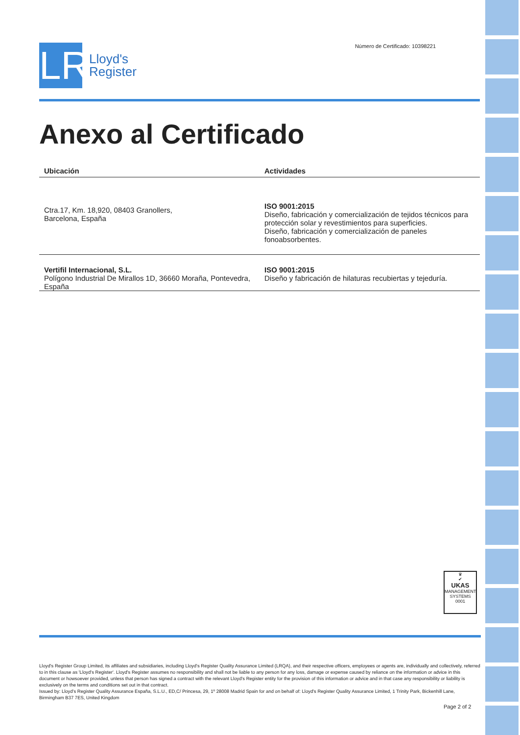LR
Lloyd's
Register
Número de Certificado: 10398221
Anexo al Certificado
| Ubicación | Actividades |
| --- | --- |
| Ctra.17, Km. 18,920, 08403 Granollers, Barcelona, España | ISO 9001:2015 Diseño, fabricación y comercialización de tejidos técnicos para protección solar y revestimientos para superficies. Diseño, fabricación y comercialización de paneles fonoabsorbentes. |
| Vertifil Internacional, S.L. Polígono Industrial De Mirallos 1D, 36660 Moraña, Pontevedra, España | ISO 9001:2015 Diseño y fabricación de hilaturas recubiertas y tejeduría. |
♛
✔
UKAS
MANAGEMENT SYSTEMS
0001
Lloyd's Register Group Limited, its affiliates and subsidiaries, including Lloyd's Register Quality Assurance Limited (LRQA), and their respective officers, employees or agents are, individually and collectively, referred to in this clause as 'Lloyd's Register'. Lloyd's Register assumes no responsibility and shall not be liable to any person for any loss, damage or expense caused by reliance on the information or advice in this document or howsoever provided, unless that person has signed a contract with the relevant Lloyd's Register entity for the provision of this information or advice and in that case any responsibility or liability is exclusively on the terms and conditions set out in that contract.
Issued by: Lloyd's Register Quality Assurance España, S.L.U., ED,C/ Princesa, 29, 1º 28008 Madrid Spain for and on behalf of: Lloyd's Register Quality Assurance Limited, 1 Trinity Park, Bickenhill Lane, Birmingham B37 7ES, United Kingdom
Page 2 of 2